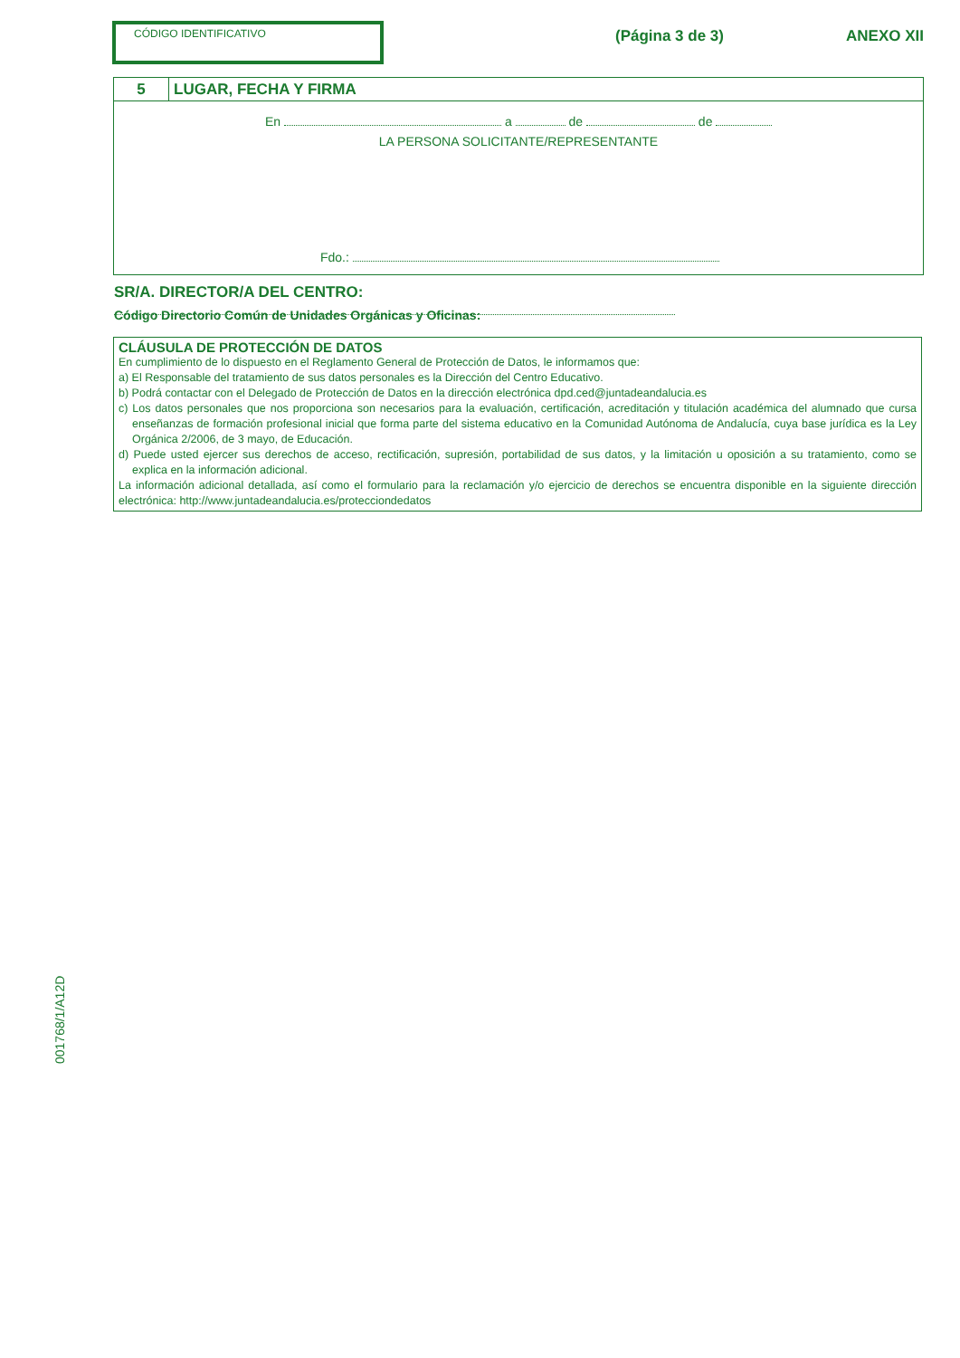CÓDIGO IDENTIFICATIVO (Página 3 de 3) ANEXO XII
5 LUGAR, FECHA Y FIRMA
En a de de
LA PERSONA SOLICITANTE/REPRESENTANTE
Fdo.:
SR/A. DIRECTOR/A DEL CENTRO:
Código Directorio Común de Unidades Orgánicas y Oficinas:
CLÁUSULA DE PROTECCIÓN DE DATOS
En cumplimiento de lo dispuesto en el Reglamento General de Protección de Datos, le informamos que:
a) El Responsable del tratamiento de sus datos personales es la Dirección del Centro Educativo.
b) Podrá contactar con el Delegado de Protección de Datos en la dirección electrónica dpd.ced@juntadeandalucia.es
c) Los datos personales que nos proporciona son necesarios para la evaluación, certificación, acreditación y titulación académica del alumnado que cursa enseñanzas de formación profesional inicial que forma parte del sistema educativo en la Comunidad Autónoma de Andalucía, cuya base jurídica es la Ley Orgánica 2/2006, de 3 mayo, de Educación.
d) Puede usted ejercer sus derechos de acceso, rectificación, supresión, portabilidad de sus datos, y la limitación u oposición a su tratamiento, como se explica en la información adicional.
La información adicional detallada, así como el formulario para la reclamación y/o ejercicio de derechos se encuentra disponible en la siguiente dirección electrónica: http://www.juntadeandalucia.es/protecciondedatos
001768/1/A12D